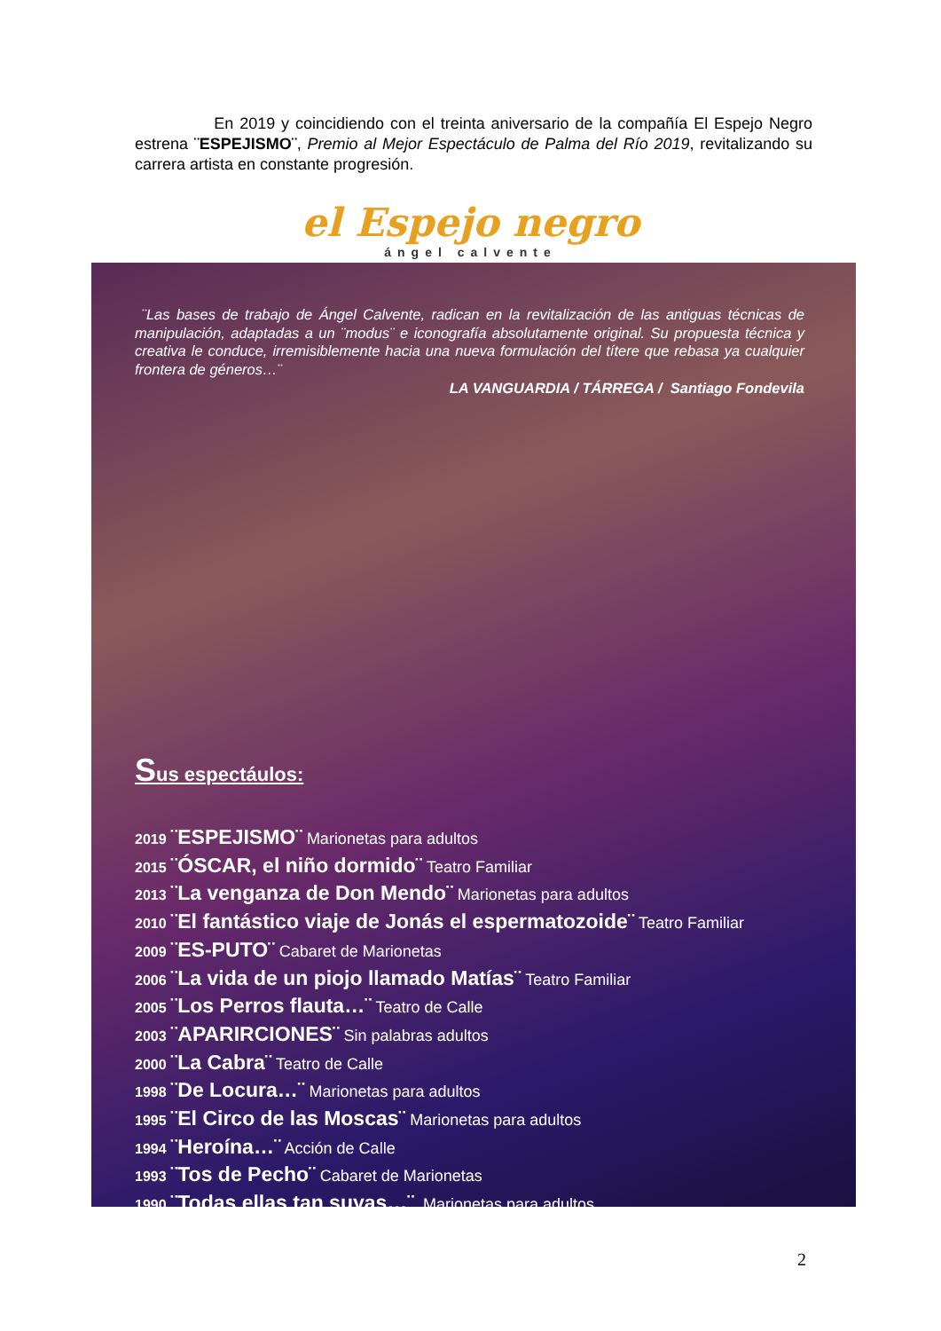En 2019 y coincidiendo con el treinta aniversario de la compañía El Espejo Negro estrena ¨ESPEJISMO¨, Premio al Mejor Espectáculo de Palma del Río 2019, revitalizando su carrera artista en constante progresión.
el Espejo negro
ángel calvente
¨Las bases de trabajo de Ángel Calvente, radican en la revitalización de las antiguas técnicas de manipulación, adaptadas a un ¨modus¨ e iconografía absolutamente original. Su propuesta técnica y creativa le conduce, irremisiblemente hacia una nueva formulación del títere que rebasa ya cualquier frontera de géneros…¨
LA VANGUARDIA / TÁRREGA / Santiago Fondevila
Sus espectáulos:
2019 ¨ESPEJISMO¨ Marionetas para adultos
2015 ¨ÓSCAR, el niño dormido¨ Teatro Familiar
2013 ¨La venganza de Don Mendo¨ Marionetas para adultos
2010 ¨El fantástico viaje de Jonás el espermatozoide¨ Teatro Familiar
2009 ¨ES-PUTO¨ Cabaret de Marionetas
2006 ¨La vida de un piojo llamado Matías¨ Teatro Familiar
2005 ¨Los Perros flauta…¨ Teatro de Calle
2003 ¨APARIRCIONES¨ Sin palabras adultos
2000 ¨La Cabra¨ Teatro de Calle
1998 ¨De Locura…¨ Marionetas para adultos
1995 ¨El Circo de las Moscas¨ Marionetas para adultos
1994 ¨Heroína…¨ Acción de Calle
1993 ¨Tos de Pecho¨ Cabaret de Marionetas
1990 ¨Todas ellas tan suyas…¨ Marionetas para adultos
2